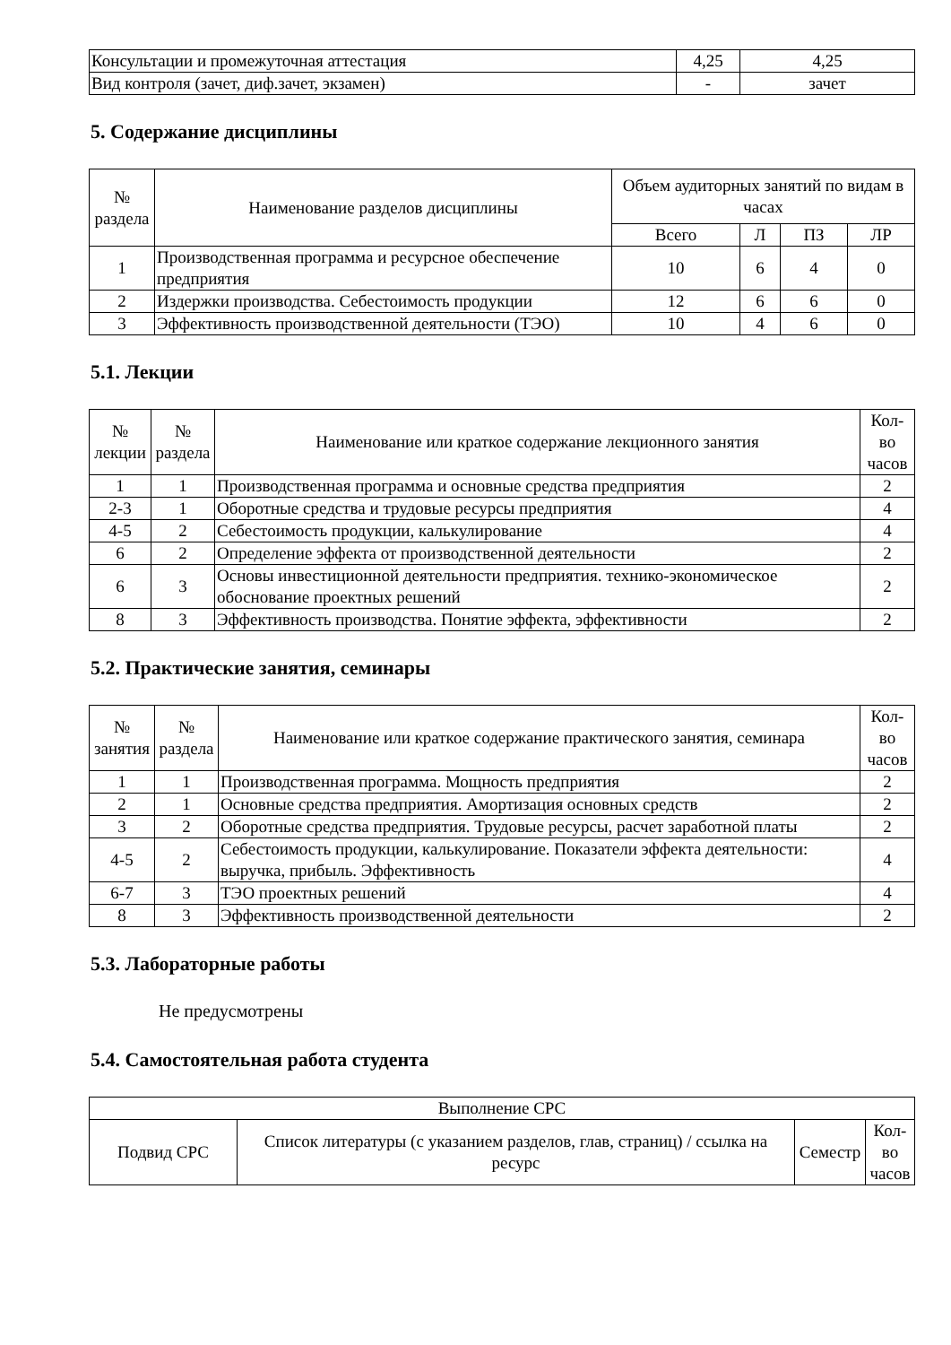| Консультации и промежуточная аттестация | 4,25 | 4,25 |
| Вид контроля (зачет, диф.зачет, экзамен) | - | зачет |
5. Содержание дисциплины
| № раздела | Наименование разделов дисциплины | Объем аудиторных занятий по видам в часах | | | |
| --- | --- | --- | --- | --- | --- |
| | | Всего | Л | ПЗ | ЛР |
| 1 | Производственная программа и ресурсное обеспечение предприятия | 10 | 6 | 4 | 0 |
| 2 | Издержки производства. Себестоимость продукции | 12 | 6 | 6 | 0 |
| 3 | Эффективность производственной деятельности (ТЭО) | 10 | 4 | 6 | 0 |
5.1. Лекции
| № лекции | № раздела | Наименование или краткое содержание лекционного занятия | Кол- во часов |
| --- | --- | --- | --- |
| 1 | 1 | Производственная программа и основные средства предприятия | 2 |
| 2-3 | 1 | Оборотные средства и трудовые ресурсы предприятия | 4 |
| 4-5 | 2 | Себестоимость продукции, калькулирование | 4 |
| 6 | 2 | Определение эффекта от производственной деятельности | 2 |
| 6 | 3 | Основы инвестиционной деятельности предприятия. технико-экономическое обоснование проектных решений | 2 |
| 8 | 3 | Эффективность производства. Понятие эффекта, эффективности | 2 |
5.2. Практические занятия, семинары
| № занятия | № раздела | Наименование или краткое содержание практического занятия, семинара | Кол- во часов |
| --- | --- | --- | --- |
| 1 | 1 | Производственная программа. Мощность предприятия | 2 |
| 2 | 1 | Основные средства предприятия. Амортизация основных средств | 2 |
| 3 | 2 | Оборотные средства предприятия. Трудовые ресурсы, расчет заработной платы | 2 |
| 4-5 | 2 | Себестоимость продукции, калькулирование. Показатели эффекта деятельности: выручка, прибыль. Эффективность | 4 |
| 6-7 | 3 | ТЭО проектных решений | 4 |
| 8 | 3 | Эффективность производственной деятельности | 2 |
5.3. Лабораторные работы
Не предусмотрены
5.4. Самостоятельная работа студента
| Выполнение СРС | | | |
| --- | --- | --- | --- |
| Подвид СРС | Список литературы (с указанием разделов, глав, страниц) / ссылка на ресурс | Семестр | Кол- во часов |